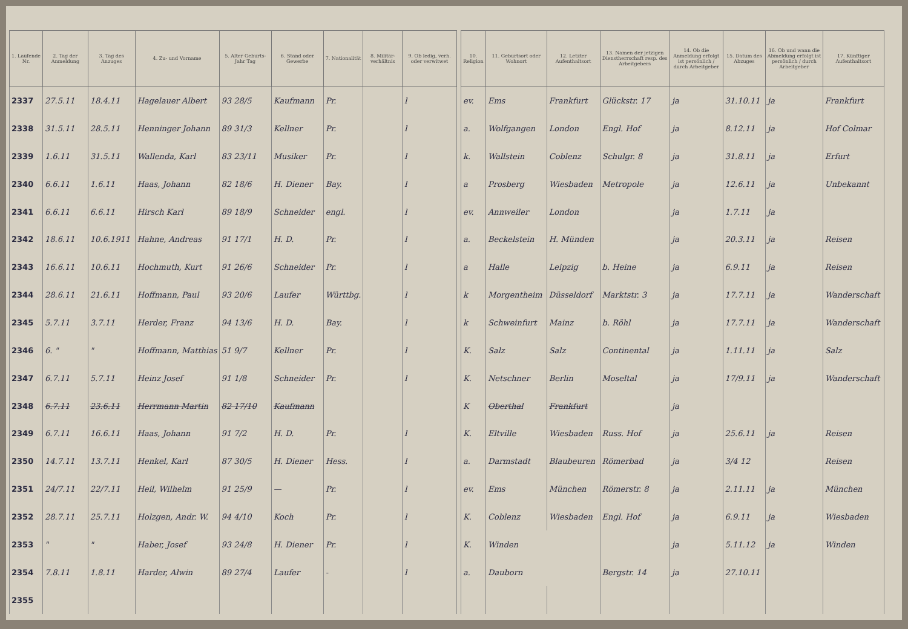| 1. Laufende Nr. | 2. Tag der Anmeldung | 3. Tag des Anzuges | 4. Zu- und Vorname | 5. Alter Geburts- Jahr Tag | 6. Stand oder Gewerbe | 7. Nationalität | 8. Militär-verhältnis | 9. Ob ledig, verh. oder verwitwet |
| --- | --- | --- | --- | --- | --- | --- | --- | --- |
| 2337 | 27.5.11 | 18.4.11 | Hagelauer Albert | 93 28/5 | Kaufmann | Pr. | | l |
| 2338 | 31.5.11 | 28.5.11 | Henninger Johann | 89 31/3 | Kellner | Pr. | | l |
| 2339 | 1.6.11 | 31.5.11 | Wallenda, Karl | 83 23/11 | Musiker | Pr. | | l |
| 2340 | 6.6.11 | 1.6.11 | Haas, Johann | 82 18/6 | H. Diener | Bay. | | l |
| 2341 | 6.6.11 | 6.6.11 | Hirsch Karl | 89 18/9 | Schneider | engl. | | l |
| 2342 | 18.6.11 | 10.6.1911 | Hahne, Andreas | 91 17/1 | H. D. | Pr. | | l |
| 2343 | 16.6.11 | 10.6.11 | Hochmuth, Kurt | 91 26/6 | Schneider | Pr. | | l |
| 2344 | 28.6.11 | 21.6.11 | Hoffmann, Paul | 93 20/6 | Laufer | Württbg. | | l |
| 2345 | 5.7.11 | 3.7.11 | Herder, Franz | 94 13/6 | H. D. | Bay. | | l |
| 2346 | 6. " | " | Hoffmann, Matthias | 51 9/7 | Kellner | Pr. | | l |
| 2347 | 6.7.11 | 5.7.11 | Heinz Josef | 91 1/8 | Schneider | Pr. | | l |
| 2348 | 6.7.11 | 23.6.11 | Herrmann Martin | 82 17/10 | Kaufmann | | | |
| 2349 | 6.7.11 | 16.6.11 | Haas, Johann | 91 7/2 | H. D. | Pr. | | l |
| 2350 | 14.7.11 | 13.7.11 | Henkel, Karl | 87 30/5 | H. Diener | Hess. | | l |
| 2351 | 24/7.11 | 22/7.11 | Heil, Wilhelm | 91 25/9 | — | Pr. | | l |
| 2352 | 28.7.11 | 25.7.11 | Holzgen, Andr. W. | 94 4/10 | Koch | Pr. | | l |
| 2353 | " | " | Haber, Josef | 93 24/8 | H. Diener | Pr. | | l |
| 2354 | 7.8.11 | 1.8.11 | Harder, Alwin | 89 27/4 | Laufer | - | | l |
| 2355 | | | | | | | | |
| 10. Religion | 11. Geburtsort oder Wohnort | 12. Letzter Aufenthaltsort | 13. Namen der jetzigen Dienstherrschaft resp. des Arbeitgebers | 14. Ob die Anmeldung erfolgt ist persönlich / durch Arbeitgeber | 15. Datum des Abzuges | 16. Ob und wann die Abmeldung erfolgt ist persönlich / durch Arbeitgeber | 17. Künftiger Aufenthaltsort |
| --- | --- | --- | --- | --- | --- | --- | --- |
| ev. | Ems | Frankfurt | Glückstr. 17 | ja | 31.10.11 | ja | Frankfurt |
| a. | Wolfgangen | London | Engl. Hof | ja | 8.12.11 | ja | Hof Colmar |
| k. | Wallstein | Coblenz | Schulgr. 8 | ja | 31.8.11 | ja | Erfurt |
| a | Prosberg | Wiesbaden | Metropole | ja | 12.6.11 | ja | Unbekannt |
| ev. | Annweiler | London | | ja | 1.7.11 | ja | |
| a. | Beckelstein | H. Münden | | ja | 20.3.11 | ja | Reisen |
| a | Halle | Leipzig | b. Heine | ja | 6.9.11 | ja | Reisen |
| k | Morgentheim | Düsseldorf | Marktstr. 3 | ja | 17.7.11 | ja | Wanderschaft |
| k | Schweinfurt | Mainz | b. Röhl | ja | 17.7.11 | ja | Wanderschaft |
| K. | Salz | Salz | Continental | ja | 1.11.11 | ja | Salz |
| K. | Netschner | Berlin | Moseltal | ja | 17/9.11 | ja | Wanderschaft |
| K | Oberthal | Frankfurt | | ja | | | |
| K. | Eltville | Wiesbaden | Russ. Hof | ja | 25.6.11 | ja | Reisen |
| a. | Darmstadt | Blaubeuren | Römerbad | ja | 3/4 12 | | Reisen |
| ev. | Ems | München | Römerstr. 8 | ja | 2.11.11 | ja | München |
| K. | Coblenz | Wiesbaden | Engl. Hof | ja | 6.9.11 | ja | Wiesbaden |
| K. | Winden | | | ja | 5.11.12 | ja | Winden |
| a. | Dauborn | | Bergstr. 14 | ja | 27.10.11 | | |